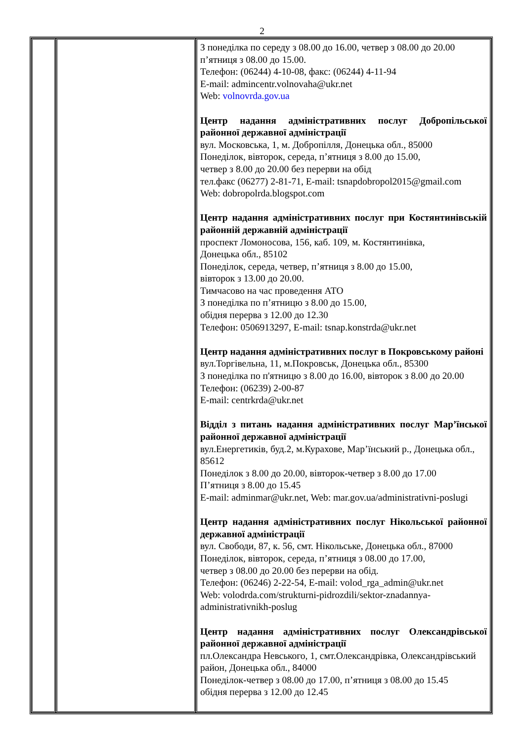2
| | | З понеділка по середу з 08.00 до 16.00, четвер з 08.00 до 20.00 п’ятниця з 08.00 до 15.00. Телефон: (06244) 4-10-08, факс: (06244) 4-11-94 E-mail: admincentr.volnovaha@ukr.net Web: volnovrda.gov.ua Центр надання адміністративних послуг Добропільської районної державної адміністрації вул. Московська, 1, м. Добропілля, Донецька обл., 85000 Понеділок, вівторок, середа, п’ятниця з 8.00 до 15.00, четвер з 8.00 до 20.00 без перерви на обід тел.факс (06277) 2-81-71, E-mail: tsnapdobropol2015@gmail.com Web: dobropolrda.blogspot.com Центр надання адміністративних послуг при Костянтинівській районній державній адміністрації проспект Ломоносова, 156, каб. 109, м. Костянтинівка, Донецька обл., 85102 Понеділок, середа, четвер, п’ятниця з 8.00 до 15.00, вівторок з 13.00 до 20.00. Тимчасово на час проведення АТО З понеділка по п’ятницю з 8.00 до 15.00, обідня перерва з 12.00 до 12.30 Телефон: 0506913297, E-mail: tsnap.konstrda@ukr.net Центр надання адміністративних послуг в Покровському районі вул.Торгівельна, 11, м.Покровськ, Донецька обл., 85300 З понеділка по п'ятницю з 8.00 до 16.00, вівторок з 8.00 до 20.00 Телефон: (06239) 2-00-87 E-mail: centrkrda@ukr.net Відділ з питань надання адміністративних послуг Мар’їнської районної державної адміністрації вул.Енергетиків, буд.2, м.Курахове, Мар’їнський р., Донецька обл., 85612 Понеділок з 8.00 до 20.00, вівторок-четвер з 8.00 до 17.00 П’ятниця з 8.00 до 15.45 E-mail: adminmar@ukr.net, Web: mar.gov.ua/administrativni-poslugi Центр надання адміністративних послуг Нікольської районної державної адміністрації вул. Свободи, 87, к. 56, смт. Нікольське, Донецька обл., 87000 Понеділок, вівторок, середа, п’ятниця з 08.00 до 17.00, четвер з 08.00 до 20.00 без перерви на обід. Телефон: (06246) 2-22-54, E-mail: volod_rga_admin@ukr.net Web: volodrda.com/strukturni-pidrozdili/sektor-znadannya-administrativnikh-poslug Центр надання адміністративних послуг Олександрівської районної державної адміністрації пл.Олександра Невського, 1, смт.Олександрівка, Олександрівський район, Донецька обл., 84000 Понеділок-четвер з 08.00 до 17.00, п’ятниця з 08.00 до 15.45 обідня перерва з 12.00 до 12.45 |